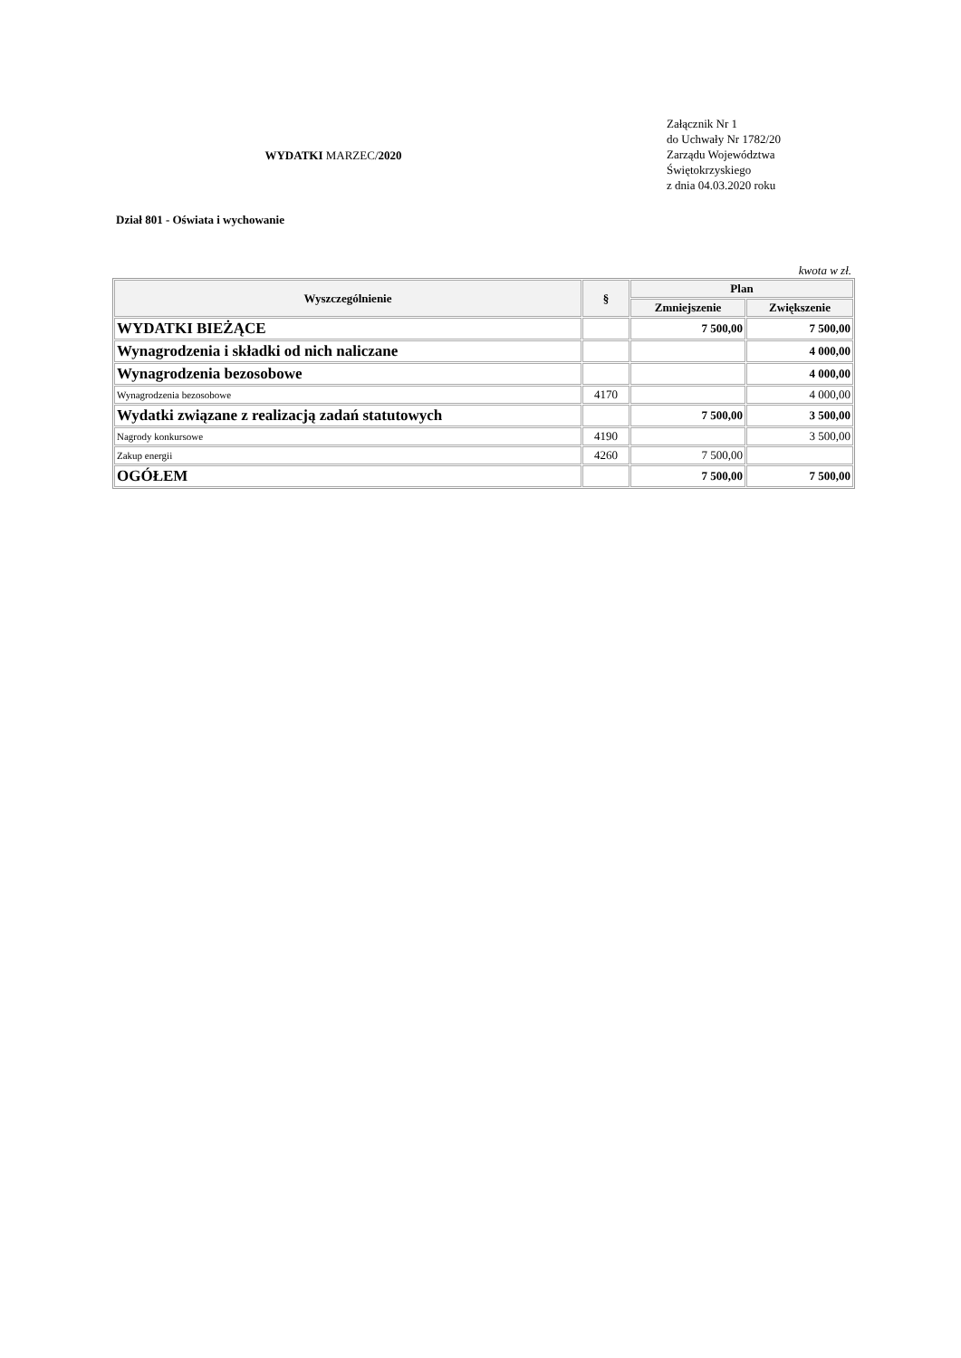WYDATKI MARZEC/2020
Załącznik Nr 1
do Uchwały Nr 1782/20
Zarządu Województwa
Świętokrzyskiego
z dnia 04.03.2020 roku
Dział 801 - Oświata i wychowanie
kwota w zł.
| Wyszczególnienie | § | Plan | |
| --- | --- | --- | --- |
| | | Zmniejszenie | Zwiększenie |
| WYDATKI BIEŻĄCE | | 7 500,00 | 7 500,00 |
| Wynagrodzenia i składki od nich naliczane | | | 4 000,00 |
| Wynagrodzenia bezosobowe | | | 4 000,00 |
| Wynagrodzenia bezosobowe | 4170 | | 4 000,00 |
| Wydatki związane z realizacją zadań statutowych | | 7 500,00 | 3 500,00 |
| Nagrody konkursowe | 4190 | | 3 500,00 |
| Zakup energii | 4260 | 7 500,00 | |
| OGÓŁEM | | 7 500,00 | 7 500,00 |